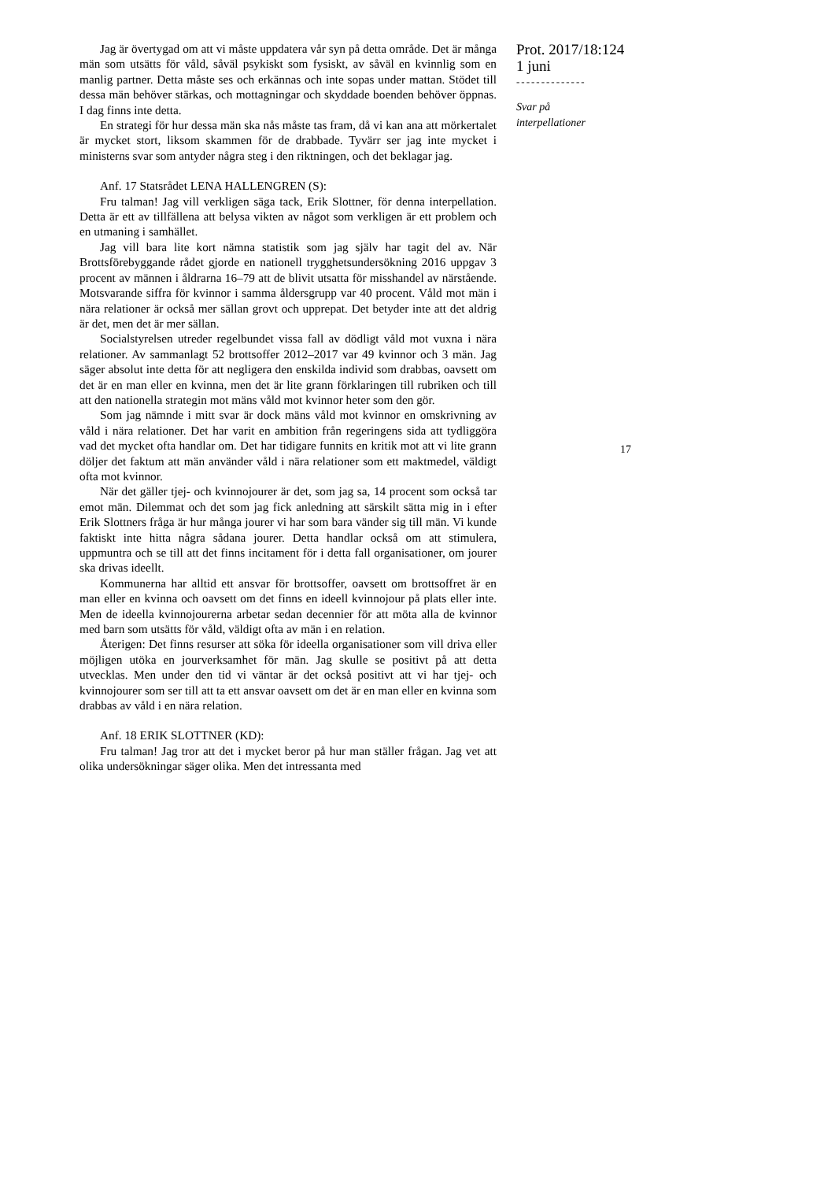Jag är övertygad om att vi måste uppdatera vår syn på detta område. Det är många män som utsätts för våld, såväl psykiskt som fysiskt, av såväl en kvinnlig som en manlig partner. Detta måste ses och erkännas och inte sopas under mattan. Stödet till dessa män behöver stärkas, och mottagningar och skyddade boenden behöver öppnas. I dag finns inte detta.
En strategi för hur dessa män ska nås måste tas fram, då vi kan ana att mörkertalet är mycket stort, liksom skammen för de drabbade. Tyvärr ser jag inte mycket i ministerns svar som antyder några steg i den riktningen, och det beklagar jag.
Anf. 17 Statsrådet LENA HALLENGREN (S):
Fru talman! Jag vill verkligen säga tack, Erik Slottner, för denna interpellation. Detta är ett av tillfällena att belysa vikten av något som verkligen är ett problem och en utmaning i samhället.
Jag vill bara lite kort nämna statistik som jag själv har tagit del av. När Brottsförebyggande rådet gjorde en nationell trygghetsundersökning 2016 uppgav 3 procent av männen i åldrarna 16–79 att de blivit utsatta för misshandel av närstående. Motsvarande siffra för kvinnor i samma åldersgrupp var 40 procent. Våld mot män i nära relationer är också mer sällan grovt och upprepat. Det betyder inte att det aldrig är det, men det är mer sällan.
Socialstyrelsen utreder regelbundet vissa fall av dödligt våld mot vuxna i nära relationer. Av sammanlagt 52 brottsoffer 2012–2017 var 49 kvinnor och 3 män. Jag säger absolut inte detta för att negligera den enskilda individ som drabbas, oavsett om det är en man eller en kvinna, men det är lite grann förklaringen till rubriken och till att den nationella strategin mot mäns våld mot kvinnor heter som den gör.
Som jag nämnde i mitt svar är dock mäns våld mot kvinnor en omskrivning av våld i nära relationer. Det har varit en ambition från regeringens sida att tydliggöra vad det mycket ofta handlar om. Det har tidigare funnits en kritik mot att vi lite grann döljer det faktum att män använder våld i nära relationer som ett maktmedel, väldigt ofta mot kvinnor.
När det gäller tjej- och kvinnojourer är det, som jag sa, 14 procent som också tar emot män. Dilemmat och det som jag fick anledning att särskilt sätta mig in i efter Erik Slottners fråga är hur många jourer vi har som bara vänder sig till män. Vi kunde faktiskt inte hitta några sådana jourer. Detta handlar också om att stimulera, uppmuntra och se till att det finns incitament för i detta fall organisationer, om jourer ska drivas ideellt.
Kommunerna har alltid ett ansvar för brottsoffer, oavsett om brottsoffret är en man eller en kvinna och oavsett om det finns en ideell kvinnojour på plats eller inte. Men de ideella kvinnojourerna arbetar sedan decennier för att möta alla de kvinnor med barn som utsätts för våld, väldigt ofta av män i en relation.
Återigen: Det finns resurser att söka för ideella organisationer som vill driva eller möjligen utöka en jourverksamhet för män. Jag skulle se positivt på att detta utvecklas. Men under den tid vi väntar är det också positivt att vi har tjej- och kvinnojourer som ser till att ta ett ansvar oavsett om det är en man eller en kvinna som drabbas av våld i en nära relation.
Anf. 18 ERIK SLOTTNER (KD):
Fru talman! Jag tror att det i mycket beror på hur man ställer frågan. Jag vet att olika undersökningar säger olika. Men det intressanta med
Prot. 2017/18:124
1 juni
--------------
Svar på
interpellationer
17